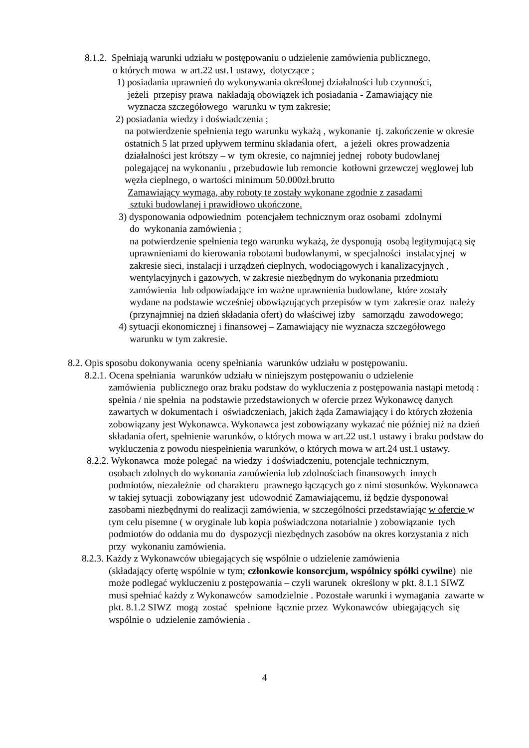8.1.2. Spełniają warunki udziału w postępowaniu o udzielenie zamówienia publicznego,
o których mowa w art.22 ust.1 ustawy, dotyczące ;
1) posiadania uprawnień do wykonywania określonej działalności lub czynności,
jeżeli przepisy prawa nakładają obowiązek ich posiadania - Zamawiający nie
wyznacza szczegółowego warunku w tym zakresie;
2) posiadania wiedzy i doświadczenia ;
na potwierdzenie spełnienia tego warunku wykażą , wykonanie tj. zakończenie w okresie ostatnich 5 lat przed upływem terminu składania ofert, a jeżeli okres prowadzenia działalności jest krótszy – w tym okresie, co najmniej jednej roboty budowlanej polegającej na wykonaniu , przebudowie lub remoncie kotłowni grzewczej węglowej lub węzła cieplnego, o wartości minimum 50.000zł.brutto
Zamawiający wymaga, aby roboty te zostały wykonane zgodnie z zasadami
sztuki budowlanej i prawidłowo ukończone.
3) dysponowania odpowiednim potencjałem technicznym oraz osobami zdolnymi
do wykonania zamówienia ;
na potwierdzenie spełnienia tego warunku wykażą, że dysponują osobą legitymującą się uprawnieniami do kierowania robotami budowlanymi, w specjalności instalacyjnej w zakresie sieci, instalacji i urządzeń cieplnych, wodociągowych i kanalizacyjnych , wentylacyjnych i gazowych, w zakresie niezbędnym do wykonania przedmiotu zamówienia lub odpowiadające im ważne uprawnienia budowlane, które zostały wydane na podstawie wcześniej obowiązujących przepisów w tym zakresie oraz należy (przynajmniej na dzień składania ofert) do właściwej izby samorządu zawodowego;
4) sytuacji ekonomicznej i finansowej – Zamawiający nie wyznacza szczegółowego
warunku w tym zakresie.
8.2. Opis sposobu dokonywania oceny spełniania warunków udziału w postępowaniu.
8.2.1. Ocena spełniania warunków udziału w niniejszym postępowaniu o udzielenie
zamówienia publicznego oraz braku podstaw do wykluczenia z postępowania nastąpi metodą : spełnia / nie spełnia na podstawie przedstawionych w ofercie przez Wykonawcę danych zawartych w dokumentach i oświadczeniach, jakich żąda Zamawiający i do których złożenia zobowiązany jest Wykonawca. Wykonawca jest zobowiązany wykazać nie później niż na dzień składania ofert, spełnienie warunków, o których mowa w art.22 ust.1 ustawy i braku podstaw do wykluczenia z powodu niespełnienia warunków, o których mowa w art.24 ust.1 ustawy.
8.2.2. Wykonawca może polegać na wiedzy i doświadczeniu, potencjale technicznym,
osobach zdolnych do wykonania zamówienia lub zdolnościach finansowych innych podmiotów, niezależnie od charakteru prawnego łączących go z nimi stosunków. Wykonawca w takiej sytuacji zobowiązany jest udowodnić Zamawiającemu, iż będzie dysponował zasobami niezbędnymi do realizacji zamówienia, w szczególności przedstawiając w ofercie w tym celu pisemne ( w oryginale lub kopia poświadczona notarialnie ) zobowiązanie tych podmiotów do oddania mu do dyspozycji niezbędnych zasobów na okres korzystania z nich przy wykonaniu zamówienia.
8.2.3. Każdy z Wykonawców ubiegających się wspólnie o udzielenie zamówienia
(składający ofertę wspólnie w tym; członkowie konsorcjum, wspólnicy spółki cywilne) nie może podlegać wykluczeniu z postępowania – czyli warunek określony w pkt. 8.1.1 SIWZ musi spełniać każdy z Wykonawców samodzielnie . Pozostałe warunki i wymagania zawarte w pkt. 8.1.2 SIWZ mogą zostać spełnione łącznie przez Wykonawców ubiegających się wspólnie o udzielenie zamówienia .
4